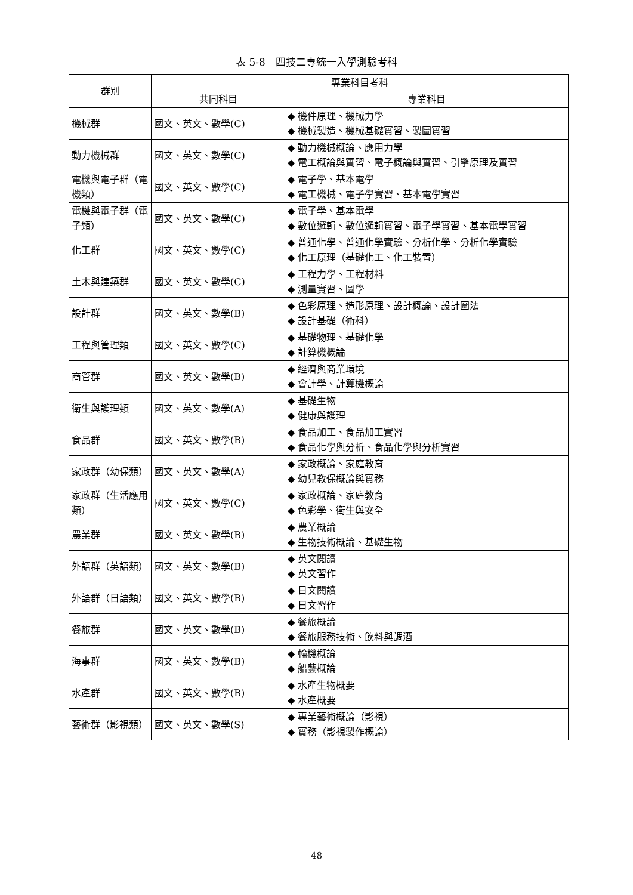表 5-8　四技二專統一入學測驗考科
| 群別 | 專業科目考科 | |
| --- | --- | --- |
| | 共同科目 | 專業科目 |
| 機械群 | 國文、英文、數學(C) | ◆ 機件原理、機械力學 ◆ 機械製造、機械基礎實習、製圖實習 |
| 動力機械群 | 國文、英文、數學(C) | ◆ 動力機械概論、應用力學 ◆ 電工概論與實習、電子概論與實習、引擎原理及實習 |
| 電機與電子群（電機類） | 國文、英文、數學(C) | ◆ 電子學、基本電學 ◆ 電工機械、電子學實習、基本電學實習 |
| 電機與電子群（電子類） | 國文、英文、數學(C) | ◆ 電子學、基本電學 ◆ 數位邏輯、數位邏輯實習、電子學實習、基本電學實習 |
| 化工群 | 國文、英文、數學(C) | ◆ 普通化學、普通化學實驗、分析化學、分析化學實驗 ◆ 化工原理（基礎化工、化工裝置） |
| 土木與建築群 | 國文、英文、數學(C) | ◆ 工程力學、工程材料 ◆ 測量實習、圖學 |
| 設計群 | 國文、英文、數學(B) | ◆ 色彩原理、造形原理、設計概論、設計圖法 ◆ 設計基礎（術科） |
| 工程與管理類 | 國文、英文、數學(C) | ◆ 基礎物理、基礎化學 ◆ 計算機概論 |
| 商管群 | 國文、英文、數學(B) | ◆ 經濟與商業環境 ◆ 會計學、計算機概論 |
| 衛生與護理類 | 國文、英文、數學(A) | ◆ 基礎生物 ◆ 健康與護理 |
| 食品群 | 國文、英文、數學(B) | ◆ 食品加工、食品加工實習 ◆ 食品化學與分析、食品化學與分析實習 |
| 家政群（幼保類） | 國文、英文、數學(A) | ◆ 家政概論、家庭教育 ◆ 幼兒教保概論與實務 |
| 家政群（生活應用類） | 國文、英文、數學(C) | ◆ 家政概論、家庭教育 ◆ 色彩學、衛生與安全 |
| 農業群 | 國文、英文、數學(B) | ◆ 農業概論 ◆ 生物技術概論、基礎生物 |
| 外語群（英語類） | 國文、英文、數學(B) | ◆ 英文閱讀 ◆ 英文習作 |
| 外語群（日語類） | 國文、英文、數學(B) | ◆ 日文閱讀 ◆ 日文習作 |
| 餐旅群 | 國文、英文、數學(B) | ◆ 餐旅概論 ◆ 餐旅服務技術、飲料與調酒 |
| 海事群 | 國文、英文、數學(B) | ◆ 輪機概論 ◆ 船藝概論 |
| 水產群 | 國文、英文、數學(B) | ◆ 水產生物概要 ◆ 水產概要 |
| 藝術群（影視類） | 國文、英文、數學(S) | ◆ 專業藝術概論（影視） ◆ 實務（影視製作概論） |
48